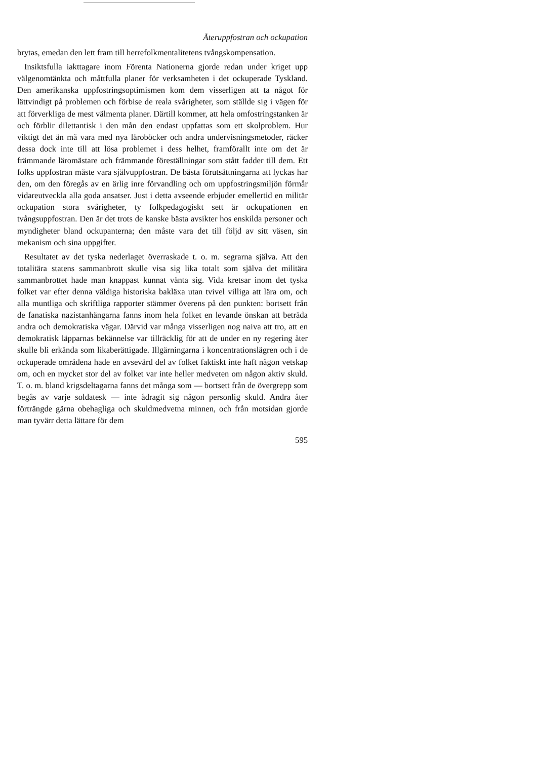Återuppfostran och ockupation
brytas, emedan den lett fram till herrefolkmentalitetens tvångskompensation.
Insiktsfulla iakttagare inom Förenta Nationerna gjorde redan under kriget upp välgenomtänkta och måttfulla planer för verksamheten i det ockuperade Tyskland. Den amerikanska uppfostringsoptimismen kom dem visserligen att ta något för lättvindigt på problemen och förbise de reala svårigheter, som ställde sig i vägen för att förverkliga de mest välmenta planer. Därtill kommer, att hela omfostringstanken är och förblir dilettantisk i den mån den endast uppfattas som ett skolproblem. Hur viktigt det än må vara med nya läroböcker och andra undervisningsmetoder, räcker dessa dock inte till att lösa problemet i dess helhet, framförallt inte om det är främmande läromästare och främmande föreställningar som stått fadder till dem. Ett folks uppfostran måste vara självuppfostran. De bästa förutsättningarna att lyckas har den, om den föregås av en ärlig inre förvandling och om uppfostringsmiljön förmår vidareutveckla alla goda ansatser. Just i detta avseende erbjuder emellertid en militär ockupation stora svårigheter, ty folkpedagogiskt sett är ockupationen en tvångsuppfostran. Den är det trots de kanske bästa avsikter hos enskilda personer och myndigheter bland ockupanterna; den måste vara det till följd av sitt väsen, sin mekanism och sina uppgifter.
Resultatet av det tyska nederlaget överraskade t. o. m. segrarna själva. Att den totalitära statens sammanbrott skulle visa sig lika totalt som själva det militära sammanbrottet hade man knappast kunnat vänta sig. Vida kretsar inom det tyska folket var efter denna väldiga historiska bakläxa utan tvivel villiga att lära om, och alla muntliga och skriftliga rapporter stämmer överens på den punkten: bortsett från de fanatiska nazistanhängarna fanns inom hela folket en levande önskan att beträda andra och demokratiska vägar. Därvid var många visserligen nog naiva att tro, att en demokratisk läpparnas bekännelse var tillräcklig för att de under en ny regering åter skulle bli erkända som likaberättigade. Illgärningarna i koncentrationslägren och i de ockuperade områdena hade en avsevärd del av folket faktiskt inte haft någon vetskap om, och en mycket stor del av folket var inte heller medveten om någon aktiv skuld. T. o. m. bland krigsdeltagarna fanns det många som — bortsett från de övergrepp som begås av varje soldatesk — inte ådragit sig någon personlig skuld. Andra åter förträngde gärna obehagliga och skuldmedvetna minnen, och från motsidan gjorde man tyvärr detta lättare för dem
595